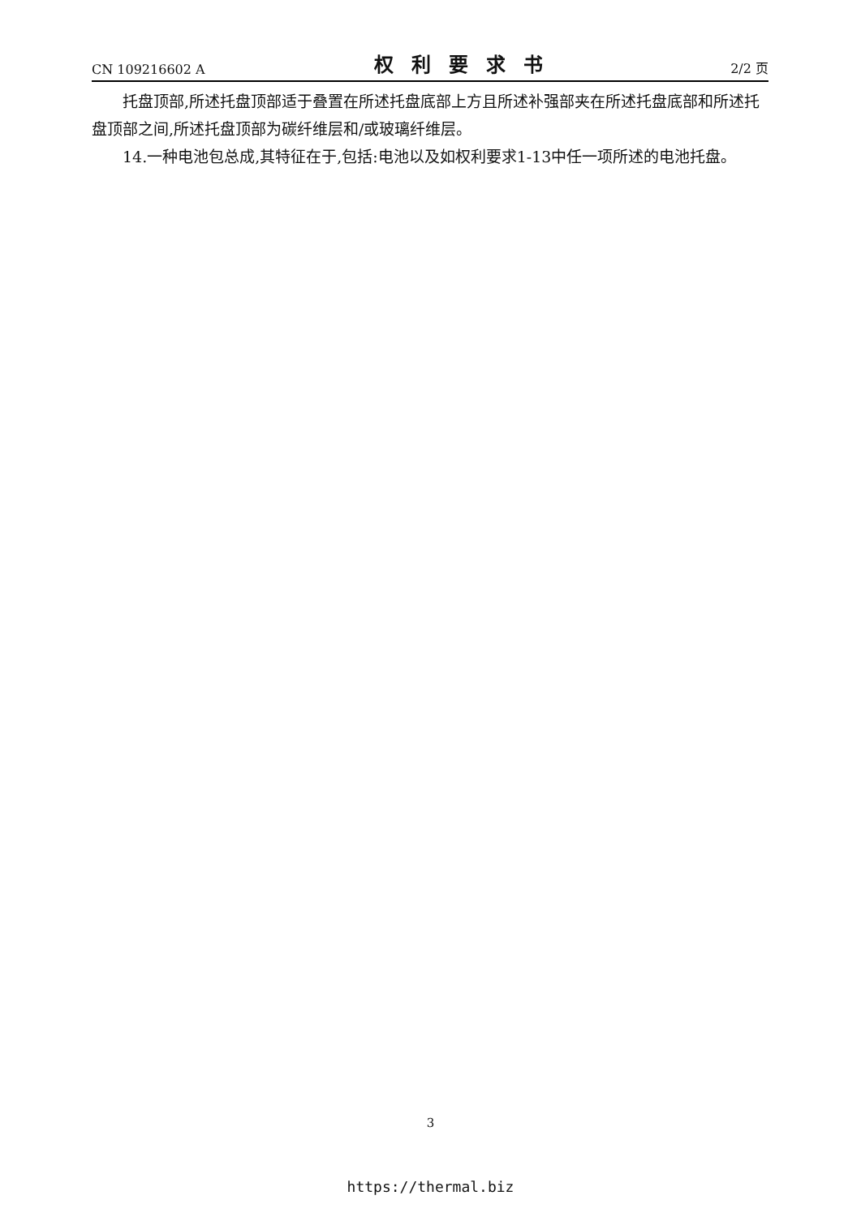CN 109216602 A 权利要求书 2/2 页
托盘顶部,所述托盘顶部适于叠置在所述托盘底部上方且所述补强部夹在所述托盘底部和所述托盘顶部之间,所述托盘顶部为碳纤维层和/或玻璃纤维层。
14.一种电池包总成,其特征在于,包括:电池以及如权利要求1-13中任一项所述的电池托盘。
3
https://thermal.biz